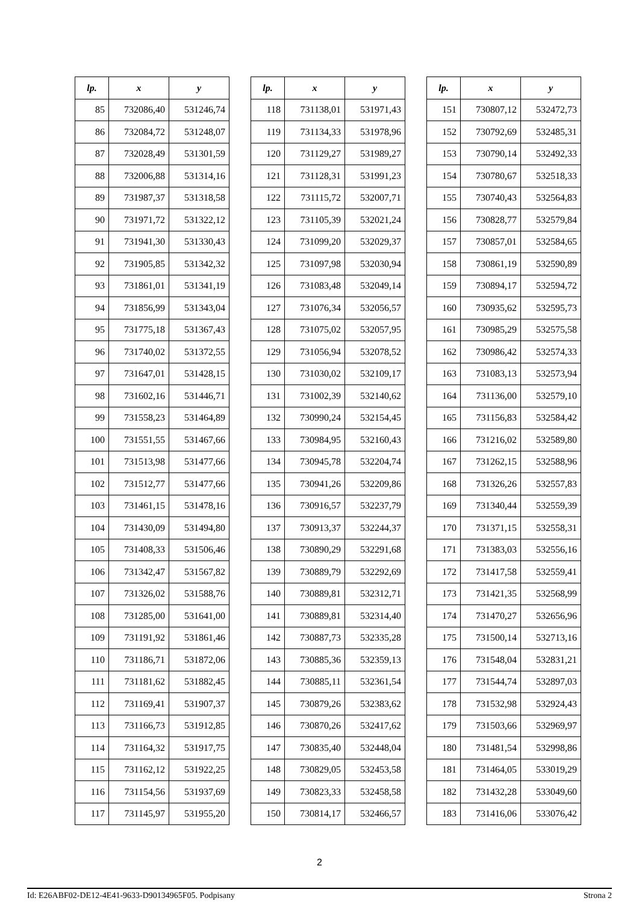| lp. | x | y |
| --- | --- | --- |
| 85 | 732086,40 | 531246,74 |
| 86 | 732084,72 | 531248,07 |
| 87 | 732028,49 | 531301,59 |
| 88 | 732006,88 | 531314,16 |
| 89 | 731987,37 | 531318,58 |
| 90 | 731971,72 | 531322,12 |
| 91 | 731941,30 | 531330,43 |
| 92 | 731905,85 | 531342,32 |
| 93 | 731861,01 | 531341,19 |
| 94 | 731856,99 | 531343,04 |
| 95 | 731775,18 | 531367,43 |
| 96 | 731740,02 | 531372,55 |
| 97 | 731647,01 | 531428,15 |
| 98 | 731602,16 | 531446,71 |
| 99 | 731558,23 | 531464,89 |
| 100 | 731551,55 | 531467,66 |
| 101 | 731513,98 | 531477,66 |
| 102 | 731512,77 | 531477,66 |
| 103 | 731461,15 | 531478,16 |
| 104 | 731430,09 | 531494,80 |
| 105 | 731408,33 | 531506,46 |
| 106 | 731342,47 | 531567,82 |
| 107 | 731326,02 | 531588,76 |
| 108 | 731285,00 | 531641,00 |
| 109 | 731191,92 | 531861,46 |
| 110 | 731186,71 | 531872,06 |
| 111 | 731181,62 | 531882,45 |
| 112 | 731169,41 | 531907,37 |
| 113 | 731166,73 | 531912,85 |
| 114 | 731164,32 | 531917,75 |
| 115 | 731162,12 | 531922,25 |
| 116 | 731154,56 | 531937,69 |
| 117 | 731145,97 | 531955,20 |
| lp. | x | y |
| --- | --- | --- |
| 118 | 731138,01 | 531971,43 |
| 119 | 731134,33 | 531978,96 |
| 120 | 731129,27 | 531989,27 |
| 121 | 731128,31 | 531991,23 |
| 122 | 731115,72 | 532007,71 |
| 123 | 731105,39 | 532021,24 |
| 124 | 731099,20 | 532029,37 |
| 125 | 731097,98 | 532030,94 |
| 126 | 731083,48 | 532049,14 |
| 127 | 731076,34 | 532056,57 |
| 128 | 731075,02 | 532057,95 |
| 129 | 731056,94 | 532078,52 |
| 130 | 731030,02 | 532109,17 |
| 131 | 731002,39 | 532140,62 |
| 132 | 730990,24 | 532154,45 |
| 133 | 730984,95 | 532160,43 |
| 134 | 730945,78 | 532204,74 |
| 135 | 730941,26 | 532209,86 |
| 136 | 730916,57 | 532237,79 |
| 137 | 730913,37 | 532244,37 |
| 138 | 730890,29 | 532291,68 |
| 139 | 730889,79 | 532292,69 |
| 140 | 730889,81 | 532312,71 |
| 141 | 730889,81 | 532314,40 |
| 142 | 730887,73 | 532335,28 |
| 143 | 730885,36 | 532359,13 |
| 144 | 730885,11 | 532361,54 |
| 145 | 730879,26 | 532383,62 |
| 146 | 730870,26 | 532417,62 |
| 147 | 730835,40 | 532448,04 |
| 148 | 730829,05 | 532453,58 |
| 149 | 730823,33 | 532458,58 |
| 150 | 730814,17 | 532466,57 |
| lp. | x | y |
| --- | --- | --- |
| 151 | 730807,12 | 532472,73 |
| 152 | 730792,69 | 532485,31 |
| 153 | 730790,14 | 532492,33 |
| 154 | 730780,67 | 532518,33 |
| 155 | 730740,43 | 532564,83 |
| 156 | 730828,77 | 532579,84 |
| 157 | 730857,01 | 532584,65 |
| 158 | 730861,19 | 532590,89 |
| 159 | 730894,17 | 532594,72 |
| 160 | 730935,62 | 532595,73 |
| 161 | 730985,29 | 532575,58 |
| 162 | 730986,42 | 532574,33 |
| 163 | 731083,13 | 532573,94 |
| 164 | 731136,00 | 532579,10 |
| 165 | 731156,83 | 532584,42 |
| 166 | 731216,02 | 532589,80 |
| 167 | 731262,15 | 532588,96 |
| 168 | 731326,26 | 532557,83 |
| 169 | 731340,44 | 532559,39 |
| 170 | 731371,15 | 532558,31 |
| 171 | 731383,03 | 532556,16 |
| 172 | 731417,58 | 532559,41 |
| 173 | 731421,35 | 532568,99 |
| 174 | 731470,27 | 532656,96 |
| 175 | 731500,14 | 532713,16 |
| 176 | 731548,04 | 532831,21 |
| 177 | 731544,74 | 532897,03 |
| 178 | 731532,98 | 532924,43 |
| 179 | 731503,66 | 532969,97 |
| 180 | 731481,54 | 532998,86 |
| 181 | 731464,05 | 533019,29 |
| 182 | 731432,28 | 533049,60 |
| 183 | 731416,06 | 533076,42 |
2
Id: E26ABF02-DE12-4E41-9633-D90134965F05. Podpisany Strona 2